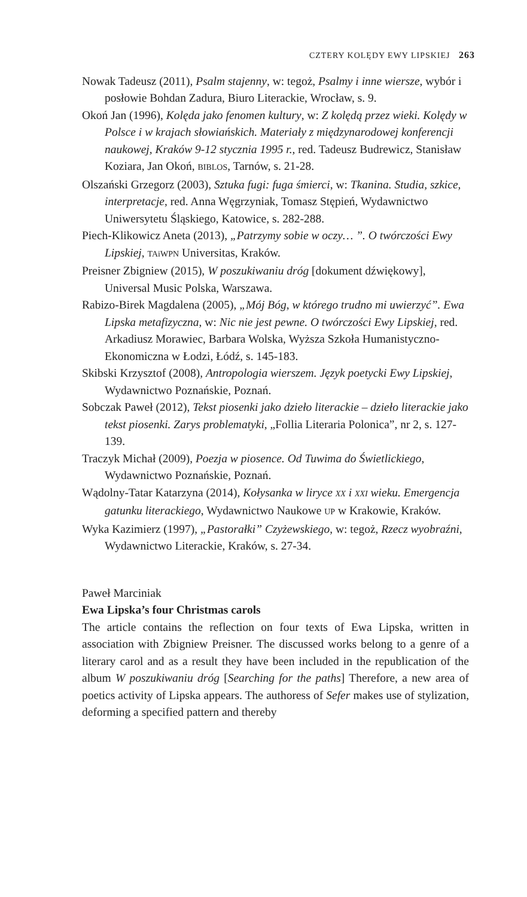CZTERY KOLĘDY EWY LIPSKIEJ 263
Nowak Tadeusz (2011), Psalm stajenny, w: tegoż, Psalmy i inne wiersze, wybór i posłowie Bohdan Zadura, Biuro Literackie, Wrocław, s. 9.
Okoń Jan (1996), Kolęda jako fenomen kultury, w: Z kolędą przez wieki. Kolędy w Polsce i w krajach słowiańskich. Materiały z międzynarodowej konferencji naukowej, Kraków 9-12 stycznia 1995 r., red. Tadeusz Budrewicz, Stanisław Koziara, Jan Okoń, BIBLOS, Tarnów, s. 21-28.
Olszański Grzegorz (2003), Sztuka fugi: fuga śmierci, w: Tkanina. Studia, szkice, interpretacje, red. Anna Węgrzyniak, Tomasz Stępień, Wydawnictwo Uniwersytetu Śląskiego, Katowice, s. 282-288.
Piech-Klikowicz Aneta (2013), „Patrzymy sobie w oczy… ”. O twórczości Ewy Lipskiej, TAiWPN Universitas, Kraków.
Preisner Zbigniew (2015), W poszukiwaniu dróg [dokument dźwiękowy], Universal Music Polska, Warszawa.
Rabizo-Birek Magdalena (2005), „Mój Bóg, w którego trudno mi uwierzyć”. Ewa Lipska metafizyczna, w: Nic nie jest pewne. O twórczości Ewy Lipskiej, red. Arkadiusz Morawiec, Barbara Wolska, Wyższa Szkoła Humanistyczno-Ekonomiczna w Łodzi, Łódź, s. 145-183.
Skibski Krzysztof (2008), Antropologia wierszem. Język poetycki Ewy Lipskiej, Wydawnictwo Poznańskie, Poznań.
Sobczak Paweł (2012), Tekst piosenki jako dzieło literackie – dzieło literackie jako tekst piosenki. Zarys problematyki, „Follia Literaria Polonica”, nr 2, s. 127-139.
Traczyk Michał (2009), Poezja w piosence. Od Tuwima do Świetlickiego, Wydawnictwo Poznańskie, Poznań.
Wądolny-Tatar Katarzyna (2014), Kołysanka w liryce XX i XXI wieku. Emergencja gatunku literackiego, Wydawnictwo Naukowe UP w Krakowie, Kraków.
Wyka Kazimierz (1997), „Pastorałki” Czyżewskiego, w: tegoż, Rzecz wyobraźni, Wydawnictwo Literackie, Kraków, s. 27-34.
Paweł Marciniak
Ewa Lipska’s four Christmas carols
The article contains the reflection on four texts of Ewa Lipska, written in association with Zbigniew Preisner. The discussed works belong to a genre of a literary carol and as a result they have been included in the republication of the album W poszukiwaniu dróg [Searching for the paths] Therefore, a new area of poetics activity of Lipska appears. The authoress of Sefer makes use of stylization, deforming a specified pattern and thereby